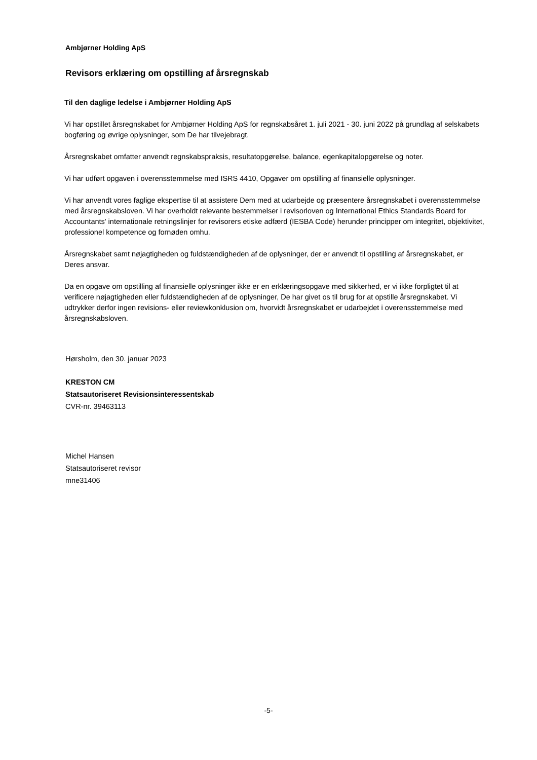Ambjørner Holding ApS
Revisors erklæring om opstilling af årsregnskab
Til den daglige ledelse i Ambjørner Holding ApS
Vi har opstillet årsregnskabet for Ambjørner Holding ApS for regnskabsåret 1. juli 2021 - 30. juni 2022 på grundlag af selskabets bogføring og øvrige oplysninger, som De har tilvejebragt.
Årsregnskabet omfatter anvendt regnskabspraksis, resultatopgørelse, balance, egenkapitalopgørelse og noter.
Vi har udført opgaven i overensstemmelse med ISRS 4410, Opgaver om opstilling af finansielle oplysninger.
Vi har anvendt vores faglige ekspertise til at assistere Dem med at udarbejde og præsentere årsregnskabet i overensstemmelse med årsregnskabsloven. Vi har overholdt relevante bestemmelser i revisorloven og International Ethics Standards Board for Accountants' internationale retningslinjer for revisorers etiske adfærd (IESBA Code) herunder principper om integritet, objektivitet, professionel kompetence og fornøden omhu.
Årsregnskabet samt nøjagtigheden og fuldstændigheden af de oplysninger, der er anvendt til opstilling af årsregnskabet, er Deres ansvar.
Da en opgave om opstilling af finansielle oplysninger ikke er en erklæringsopgave med sikkerhed, er vi ikke forpligtet til at verificere nøjagtigheden eller fuldstændigheden af de oplysninger, De har givet os til brug for at opstille årsregnskabet. Vi udtrykker derfor ingen revisions- eller reviewkonklusion om, hvorvidt årsregnskabet er udarbejdet i overensstemmelse med årsregnskabsloven.
Hørsholm, den 30. januar 2023
KRESTON CM
Statsautoriseret Revisionsinteressentskab
CVR-nr. 39463113
Michel Hansen
Statsautoriseret revisor
mne31406
-5-